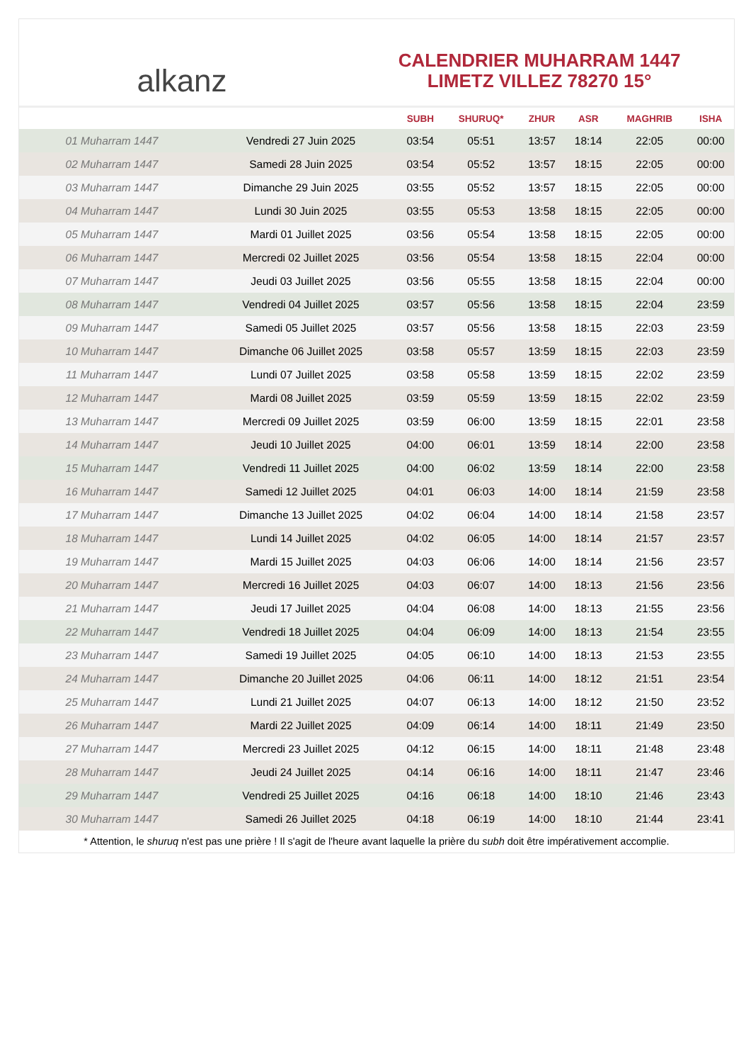alkanz
CALENDRIER MUHARRAM 1447
LIMETZ VILLEZ 78270 15°
| | | SUBH | SHURUQ* | ZHUR | ASR | MAGHRIB | ISHA |
| --- | --- | --- | --- | --- | --- | --- | --- |
| 01 Muharram 1447 | Vendredi 27 Juin 2025 | 03:54 | 05:51 | 13:57 | 18:14 | 22:05 | 00:00 |
| 02 Muharram 1447 | Samedi 28 Juin 2025 | 03:54 | 05:52 | 13:57 | 18:15 | 22:05 | 00:00 |
| 03 Muharram 1447 | Dimanche 29 Juin 2025 | 03:55 | 05:52 | 13:57 | 18:15 | 22:05 | 00:00 |
| 04 Muharram 1447 | Lundi 30 Juin 2025 | 03:55 | 05:53 | 13:58 | 18:15 | 22:05 | 00:00 |
| 05 Muharram 1447 | Mardi 01 Juillet 2025 | 03:56 | 05:54 | 13:58 | 18:15 | 22:05 | 00:00 |
| 06 Muharram 1447 | Mercredi 02 Juillet 2025 | 03:56 | 05:54 | 13:58 | 18:15 | 22:04 | 00:00 |
| 07 Muharram 1447 | Jeudi 03 Juillet 2025 | 03:56 | 05:55 | 13:58 | 18:15 | 22:04 | 00:00 |
| 08 Muharram 1447 | Vendredi 04 Juillet 2025 | 03:57 | 05:56 | 13:58 | 18:15 | 22:04 | 23:59 |
| 09 Muharram 1447 | Samedi 05 Juillet 2025 | 03:57 | 05:56 | 13:58 | 18:15 | 22:03 | 23:59 |
| 10 Muharram 1447 | Dimanche 06 Juillet 2025 | 03:58 | 05:57 | 13:59 | 18:15 | 22:03 | 23:59 |
| 11 Muharram 1447 | Lundi 07 Juillet 2025 | 03:58 | 05:58 | 13:59 | 18:15 | 22:02 | 23:59 |
| 12 Muharram 1447 | Mardi 08 Juillet 2025 | 03:59 | 05:59 | 13:59 | 18:15 | 22:02 | 23:59 |
| 13 Muharram 1447 | Mercredi 09 Juillet 2025 | 03:59 | 06:00 | 13:59 | 18:15 | 22:01 | 23:58 |
| 14 Muharram 1447 | Jeudi 10 Juillet 2025 | 04:00 | 06:01 | 13:59 | 18:14 | 22:00 | 23:58 |
| 15 Muharram 1447 | Vendredi 11 Juillet 2025 | 04:00 | 06:02 | 13:59 | 18:14 | 22:00 | 23:58 |
| 16 Muharram 1447 | Samedi 12 Juillet 2025 | 04:01 | 06:03 | 14:00 | 18:14 | 21:59 | 23:58 |
| 17 Muharram 1447 | Dimanche 13 Juillet 2025 | 04:02 | 06:04 | 14:00 | 18:14 | 21:58 | 23:57 |
| 18 Muharram 1447 | Lundi 14 Juillet 2025 | 04:02 | 06:05 | 14:00 | 18:14 | 21:57 | 23:57 |
| 19 Muharram 1447 | Mardi 15 Juillet 2025 | 04:03 | 06:06 | 14:00 | 18:14 | 21:56 | 23:57 |
| 20 Muharram 1447 | Mercredi 16 Juillet 2025 | 04:03 | 06:07 | 14:00 | 18:13 | 21:56 | 23:56 |
| 21 Muharram 1447 | Jeudi 17 Juillet 2025 | 04:04 | 06:08 | 14:00 | 18:13 | 21:55 | 23:56 |
| 22 Muharram 1447 | Vendredi 18 Juillet 2025 | 04:04 | 06:09 | 14:00 | 18:13 | 21:54 | 23:55 |
| 23 Muharram 1447 | Samedi 19 Juillet 2025 | 04:05 | 06:10 | 14:00 | 18:13 | 21:53 | 23:55 |
| 24 Muharram 1447 | Dimanche 20 Juillet 2025 | 04:06 | 06:11 | 14:00 | 18:12 | 21:51 | 23:54 |
| 25 Muharram 1447 | Lundi 21 Juillet 2025 | 04:07 | 06:13 | 14:00 | 18:12 | 21:50 | 23:52 |
| 26 Muharram 1447 | Mardi 22 Juillet 2025 | 04:09 | 06:14 | 14:00 | 18:11 | 21:49 | 23:50 |
| 27 Muharram 1447 | Mercredi 23 Juillet 2025 | 04:12 | 06:15 | 14:00 | 18:11 | 21:48 | 23:48 |
| 28 Muharram 1447 | Jeudi 24 Juillet 2025 | 04:14 | 06:16 | 14:00 | 18:11 | 21:47 | 23:46 |
| 29 Muharram 1447 | Vendredi 25 Juillet 2025 | 04:16 | 06:18 | 14:00 | 18:10 | 21:46 | 23:43 |
| 30 Muharram 1447 | Samedi 26 Juillet 2025 | 04:18 | 06:19 | 14:00 | 18:10 | 21:44 | 23:41 |
* Attention, le shuruq n'est pas une prière ! Il s'agit de l'heure avant laquelle la prière du subh doit être impérativement accomplie.